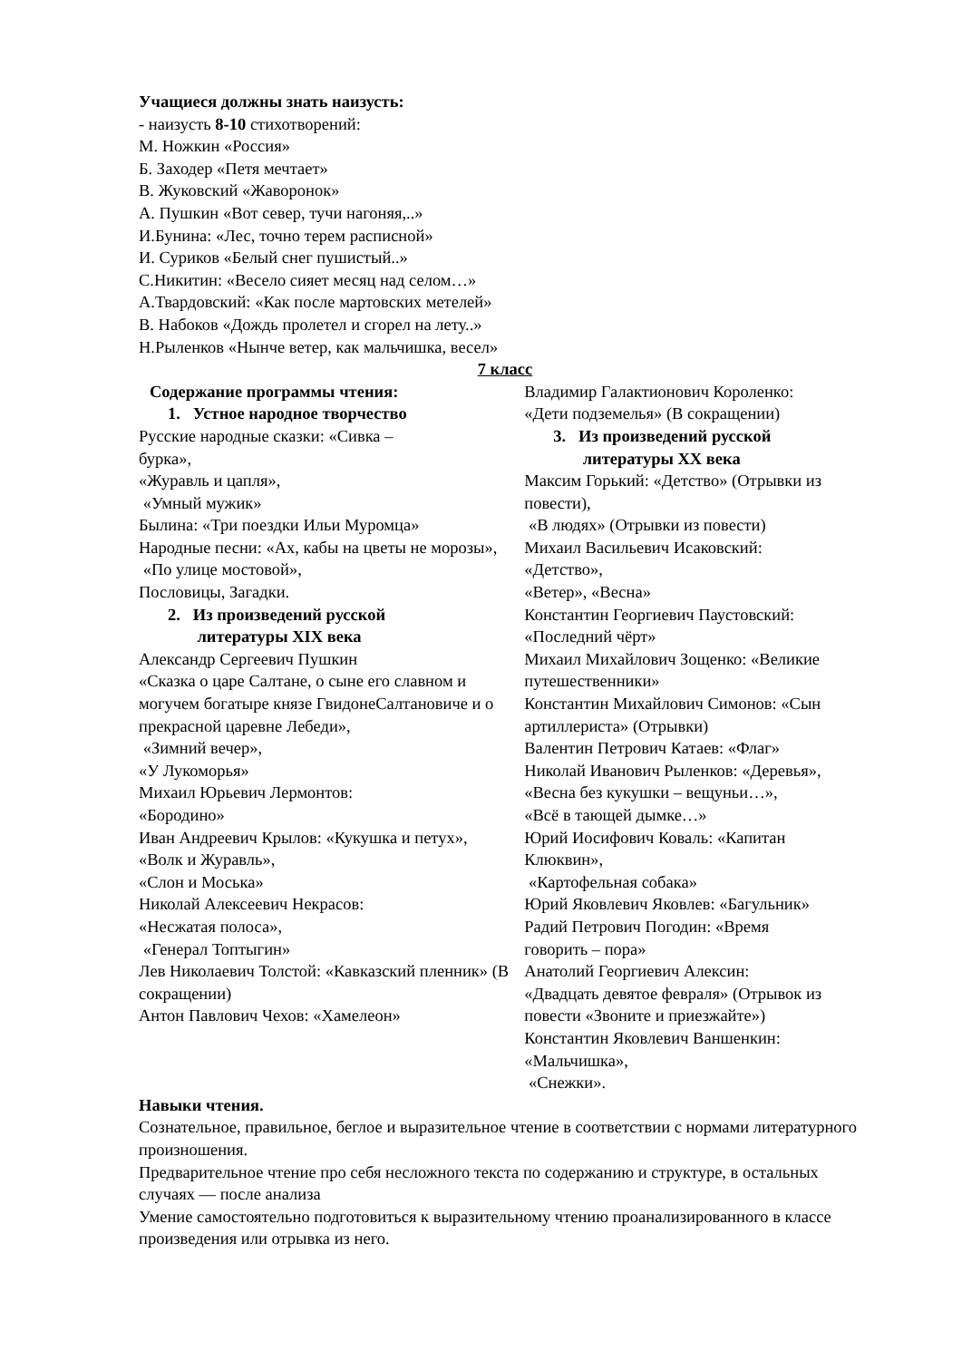Учащиеся должны знать наизусть:
- наизусть 8-10 стихотворений:
М. Ножкин «Россия»
Б. Заходер «Петя мечтает»
В. Жуковский «Жаворонок»
А. Пушкин «Вот север, тучи нагоняя,..»
И.Бунина: «Лес, точно терем расписной»
И. Суриков «Белый снег пушистый..»
С.Никитин: «Весело сияет месяц над селом…»
А.Твардовский: «Как после мартовских метелей»
В. Набоков «Дождь пролетел и сгорел на лету..»
Н.Рыленков «Нынче ветер, как мальчишка, весел»
7 класс
Содержание программы чтения:
1. Устное народное творчество
Русские народные сказки: «Сивка –
бурка»,
«Журавль и цапля»,
«Умный мужик»
Былина: «Три поездки Ильи Муромца»
Народные песни: «Ах, кабы на цветы не морозы»,
«По улице мостовой»,
Пословицы, Загадки.
2. Из произведений русской
литературы XIX века
Александр Сергеевич Пушкин
«Сказка о царе Салтане, о сыне его славном и могучем богатыре князе ГвидонеСалтановиче и о прекрасной царевне Лебеди»,
«Зимний вечер»,
«У Лукоморья»
Михаил Юрьевич Лермонтов:
«Бородино»
Иван Андреевич Крылов: «Кукушка и петух»,
«Волк и Журавль»,
«Слон и Моська»
Николай Алексеевич Некрасов:
«Несжатая полоса»,
«Генерал Топтыгин»
Лев Николаевич Толстой: «Кавказский пленник» (В сокращении)
Антон Павлович Чехов: «Хамелеон»
Владимир Галактионович Короленко:
«Дети подземелья» (В сокращении)
3. Из произведений русской
литературы XX века
Максим Горький: «Детство» (Отрывки из повести),
«В людях» (Отрывки из повести)
Михаил Васильевич Исаковский:
«Детство»,
«Ветер», «Весна»
Константин Георгиевич Паустовский:
«Последний чёрт»
Михаил Михайлович Зощенко: «Великие путешественники»
Константин Михайлович Симонов: «Сын артиллериста» (Отрывки)
Валентин Петрович Катаев: «Флаг»
Николай Иванович Рыленков: «Деревья»,
«Весна без кукушки – вещуньи…»,
«Всё в тающей дымке…»
Юрий Иосифович Коваль: «Капитан
Клюквин»,
«Картофельная собака»
Юрий Яковлевич Яковлев: «Багульник»
Радий Петрович Погодин: «Время
говорить – пора»
Анатолий Георгиевич Алексин:
«Двадцать девятое февраля» (Отрывок из повести «Звоните и приезжайте»)
Константин Яковлевич Ваншенкин:
«Мальчишка»,
«Снежки».
Навыки чтения.
Сознательное, правильное, беглое и выразительное чтение в соответствии с нормами литературного произношения.
Предварительное чтение про себя несложного текста по содержанию и структуре, в остальных случаях — после анализа
Умение самостоятельно подготовиться к выразительному чтению проанализированного в классе произведения или отрывка из него.